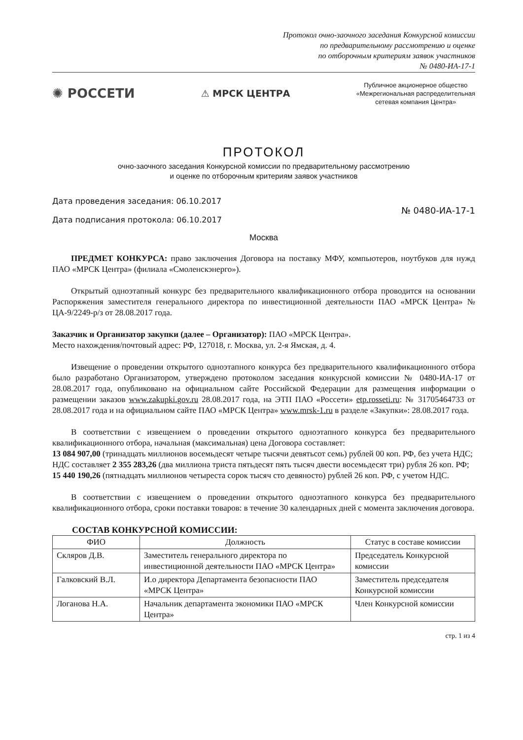Протокол очно-заочного заседания Конкурсной комиссии
по предварительному рассмотрению и оценке
по отборочным критериям заявок участников
№ 0480-ИА-17-1
✺ РОССЕТИ
⚠ МРСК ЦЕНТРА
Публичное акционерное общество
«Межрегиональная распределительная
сетевая компания Центра»
ПРОТОКОЛ
очно-заочного заседания Конкурсной комиссии по предварительному рассмотрению
и оценке по отборочным критериям заявок участников
Дата проведения заседания: 06.10.2017
Дата подписания протокола: 06.10.2017
№ 0480-ИА-17-1
Москва
ПРЕДМЕТ КОНКУРСА: право заключения Договора на поставку МФУ, компьютеров, ноутбуков для нужд ПАО «МРСК Центра» (филиала «Смоленскэнерго»).
Открытый одноэтапный конкурс без предварительного квалификационного отбора проводится на основании Распоряжения заместителя генерального директора по инвестиционной деятельности ПАО «МРСК Центра» № ЦА-9/2249-р/з от 28.08.2017 года.
Заказчик и Организатор закупки (далее – Организатор): ПАО «МРСК Центра».
Место нахождения/почтовый адрес: РФ, 127018, г. Москва, ул. 2-я Ямская, д. 4.
Извещение о проведении открытого одноэтапного конкурса без предварительного квалификационного отбора было разработано Организатором, утверждено протоколом заседания конкурсной комиссии № 0480-ИА-17 от 28.08.2017 года, опубликовано на официальном сайте Российской Федерации для размещения информации о размещении заказов www.zakupki.gov.ru 28.08.2017 года, на ЭТП ПАО «Россети» etp.rosseti.ru: № 31705464733 от 28.08.2017 года и на официальном сайте ПАО «МРСК Центра» www.mrsk-1.ru в разделе «Закупки»: 28.08.2017 года.
В соответствии с извещением о проведении открытого одноэтапного конкурса без предварительного квалификационного отбора, начальная (максимальная) цена Договора составляет:
13 084 907,00 (тринадцать миллионов восемьдесят четыре тысячи девятьсот семь) рублей 00 коп. РФ, без учета НДС;
НДС составляет 2 355 283,26 (два миллиона триста пятьдесят пять тысяч двести восемьдесят три) рубля 26 коп. РФ;
15 440 190,26 (пятнадцать миллионов четыреста сорок тысяч сто девяносто) рублей 26 коп. РФ, с учетом НДС.
В соответствии с извещением о проведении открытого одноэтапного конкурса без предварительного квалификационного отбора, сроки поставки товаров: в течение 30 календарных дней с момента заключения договора.
СОСТАВ КОНКУРСНОЙ КОМИССИИ:
| ФИО | Должность | Статус в составе комиссии |
| --- | --- | --- |
| Скляров Д.В. | Заместитель генерального директора по инвестиционной деятельности ПАО «МРСК Центра» | Председатель Конкурсной комиссии |
| Галковский В.Л. | И.о директора Департамента безопасности ПАО «МРСК Центра» | Заместитель председателя Конкурсной комиссии |
| Логанова Н.А. | Начальник департамента экономики ПАО «МРСК Центра» | Член Конкурсной комиссии |
стр. 1 из 4